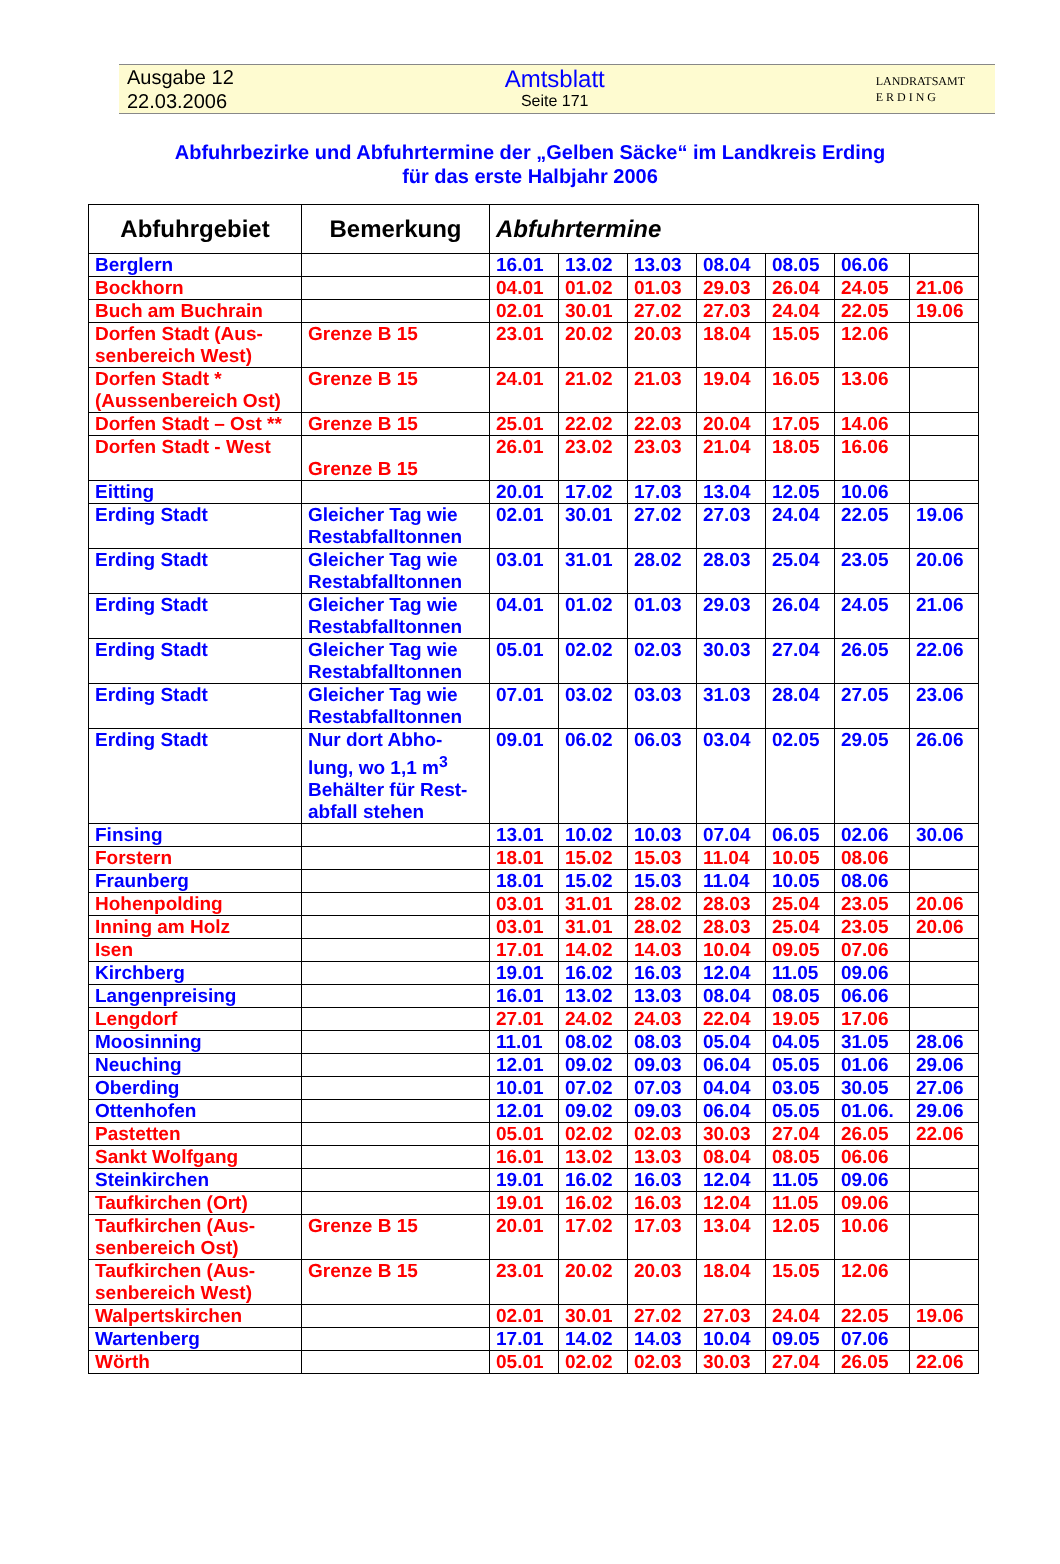Ausgabe 12
22.03.2006
Amtsblatt
Seite 171
LANDRATSAMT
E R D I N G
Abfuhrbezirke und Abfuhrtermine der „Gelben Säcke“ im Landkreis Erding
für das erste Halbjahr 2006
| Abfuhrgebiet | Bemerkung | Abfuhrtermine | | | | | | |
| --- | --- | --- | --- | --- | --- | --- | --- | --- |
| Berglern | | 16.01 | 13.02 | 13.03 | 08.04 | 08.05 | 06.06 | |
| Bockhorn | | 04.01 | 01.02 | 01.03 | 29.03 | 26.04 | 24.05 | 21.06 |
| Buch am Buchrain | | 02.01 | 30.01 | 27.02 | 27.03 | 24.04 | 22.05 | 19.06 |
| Dorfen Stadt (Aus-senbereich West) | Grenze B 15 | 23.01 | 20.02 | 20.03 | 18.04 | 15.05 | 12.06 | |
| Dorfen Stadt * (Aussenbereich Ost) | Grenze B 15 | 24.01 | 21.02 | 21.03 | 19.04 | 16.05 | 13.06 | |
| Dorfen Stadt – Ost ** | Grenze B 15 | 25.01 | 22.02 | 22.03 | 20.04 | 17.05 | 14.06 | |
| Dorfen Stadt - West | Grenze B 15 | 26.01 | 23.02 | 23.03 | 21.04 | 18.05 | 16.06 | |
| Eitting | | 20.01 | 17.02 | 17.03 | 13.04 | 12.05 | 10.06 | |
| Erding Stadt | Gleicher Tag wie Restabfalltonnen | 02.01 | 30.01 | 27.02 | 27.03 | 24.04 | 22.05 | 19.06 |
| Erding Stadt | Gleicher Tag wie Restabfalltonnen | 03.01 | 31.01 | 28.02 | 28.03 | 25.04 | 23.05 | 20.06 |
| Erding Stadt | Gleicher Tag wie Restabfalltonnen | 04.01 | 01.02 | 01.03 | 29.03 | 26.04 | 24.05 | 21.06 |
| Erding Stadt | Gleicher Tag wie Restabfalltonnen | 05.01 | 02.02 | 02.03 | 30.03 | 27.04 | 26.05 | 22.06 |
| Erding Stadt | Gleicher Tag wie Restabfalltonnen | 07.01 | 03.02 | 03.03 | 31.03 | 28.04 | 27.05 | 23.06 |
| Erding Stadt | Nur dort Abho-lung, wo 1,1 m<sup>3</sup> Behälter für Rest-abfall stehen | 09.01 | 06.02 | 06.03 | 03.04 | 02.05 | 29.05 | 26.06 |
| Finsing | | 13.01 | 10.02 | 10.03 | 07.04 | 06.05 | 02.06 | 30.06 |
| Forstern | | 18.01 | 15.02 | 15.03 | 11.04 | 10.05 | 08.06 | |
| Fraunberg | | 18.01 | 15.02 | 15.03 | 11.04 | 10.05 | 08.06 | |
| Hohenpolding | | 03.01 | 31.01 | 28.02 | 28.03 | 25.04 | 23.05 | 20.06 |
| Inning am Holz | | 03.01 | 31.01 | 28.02 | 28.03 | 25.04 | 23.05 | 20.06 |
| Isen | | 17.01 | 14.02 | 14.03 | 10.04 | 09.05 | 07.06 | |
| Kirchberg | | 19.01 | 16.02 | 16.03 | 12.04 | 11.05 | 09.06 | |
| Langenpreising | | 16.01 | 13.02 | 13.03 | 08.04 | 08.05 | 06.06 | |
| Lengdorf | | 27.01 | 24.02 | 24.03 | 22.04 | 19.05 | 17.06 | |
| Moosinning | | 11.01 | 08.02 | 08.03 | 05.04 | 04.05 | 31.05 | 28.06 |
| Neuching | | 12.01 | 09.02 | 09.03 | 06.04 | 05.05 | 01.06 | 29.06 |
| Oberding | | 10.01 | 07.02 | 07.03 | 04.04 | 03.05 | 30.05 | 27.06 |
| Ottenhofen | | 12.01 | 09.02 | 09.03 | 06.04 | 05.05 | 01.06. | 29.06 |
| Pastetten | | 05.01 | 02.02 | 02.03 | 30.03 | 27.04 | 26.05 | 22.06 |
| Sankt Wolfgang | | 16.01 | 13.02 | 13.03 | 08.04 | 08.05 | 06.06 | |
| Steinkirchen | | 19.01 | 16.02 | 16.03 | 12.04 | 11.05 | 09.06 | |
| Taufkirchen (Ort) | | 19.01 | 16.02 | 16.03 | 12.04 | 11.05 | 09.06 | |
| Taufkirchen (Aus-senbereich Ost) | Grenze B 15 | 20.01 | 17.02 | 17.03 | 13.04 | 12.05 | 10.06 | |
| Taufkirchen (Aus-senbereich West) | Grenze B 15 | 23.01 | 20.02 | 20.03 | 18.04 | 15.05 | 12.06 | |
| Walpertskirchen | | 02.01 | 30.01 | 27.02 | 27.03 | 24.04 | 22.05 | 19.06 |
| Wartenberg | | 17.01 | 14.02 | 14.03 | 10.04 | 09.05 | 07.06 | |
| Wörth | | 05.01 | 02.02 | 02.03 | 30.03 | 27.04 | 26.05 | 22.06 |